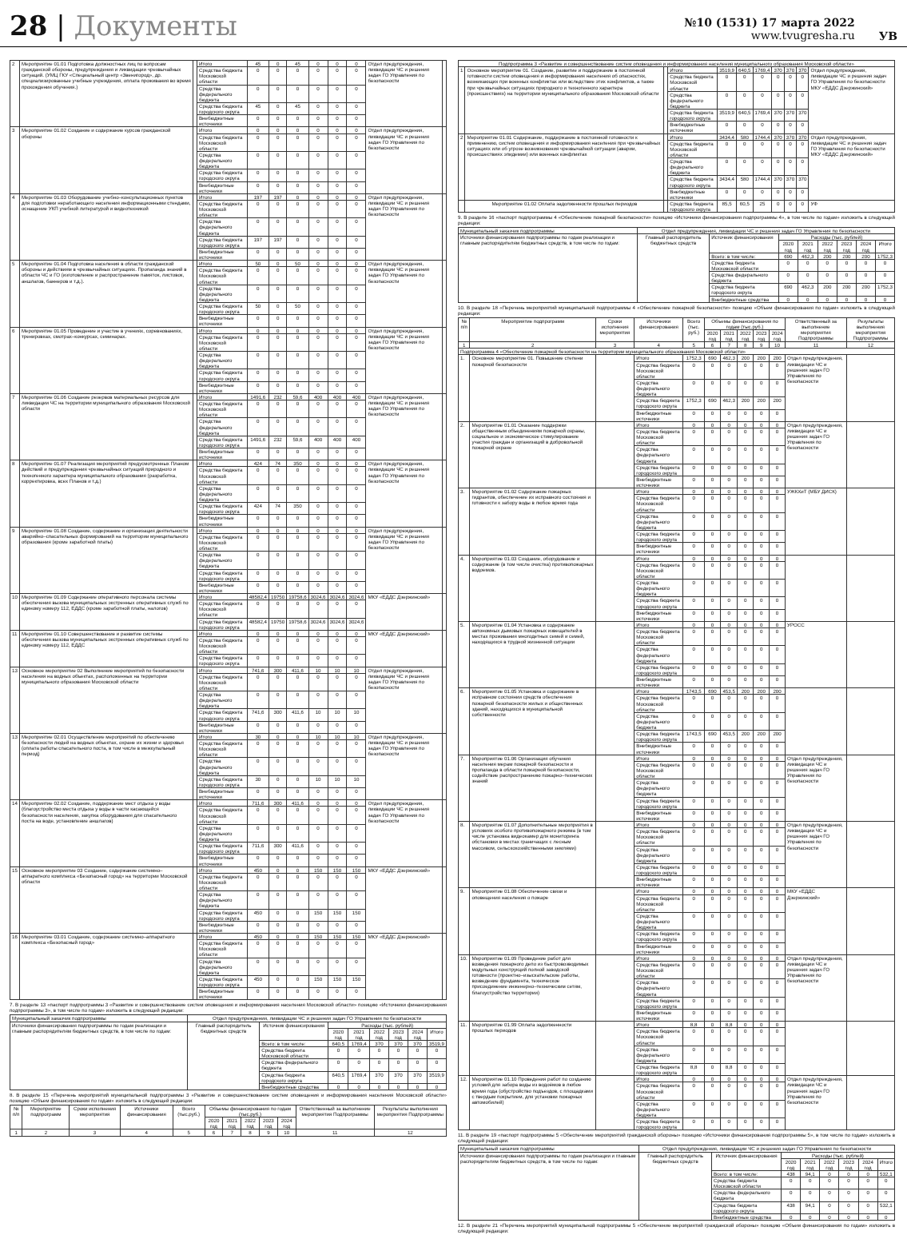28 | Документы
№10 (1531) 17 марта 2022
www.tvugresha.ru
УВ
| 2 | Мероприятие 01.01 Подготовка должностных лиц по вопросам гражданской обороны, предупреждения и ликвидации чрезвычайных ситуаций. (УМЦ ГКУ «Специальный центр «Звенигород», др. специализированные учебные учреждения, оплата проживания во время прохождения обучения.) | | Итого | 45 | 0 | 45 | 0 | 0 | 0 | Отдел предупреждения, ликвидации ЧС и решения задач ГО Управления по безопасности | |
| | | | Средства бюджета Московской области | 0 | 0 | 0 | 0 | 0 | 0 | | |
| | | | Средства федерального бюджета | 0 | 0 | 0 | 0 | 0 | 0 | | |
| | | | Средства бюджета городского округа | 45 | 0 | 45 | 0 | 0 | 0 | | |
| | | | Внебюджетные источники | 0 | 0 | 0 | 0 | 0 | 0 | | |
| 3 | Мероприятие 01.02 Создание и содержание курсов гражданской обороны | | Итого | 0 | 0 | 0 | 0 | 0 | 0 | Отдел предупреждения, ликвидации ЧС и решения задач ГО Управления по безопасности | |
| | | | Средства бюджета Московской области | 0 | 0 | 0 | 0 | 0 | 0 | | |
| | | | Средства федерального бюджета | 0 | 0 | 0 | 0 | 0 | 0 | | |
| | | | Средства бюджета городского округа | 0 | 0 | 0 | 0 | 0 | 0 | | |
| | | | Внебюджетные источники | 0 | 0 | 0 | 0 | 0 | 0 | | |
| 4 | Мероприятие 01.03 Оборудование учебно–консультационных пунктов для подготовки неработающего населения информационными стендами, оснащение УКП учебной литературой и видеотехникой | | Итого | 197 | 197 | 0 | 0 | 0 | 0 | Отдел предупреждения, ликвидации ЧС и решения задач ГО Управления по безопасности | |
| | | | Средства бюджета Московской области | 0 | 0 | 0 | 0 | 0 | 0 | | |
| | | | Средства федерального бюджета | 0 | 0 | 0 | 0 | 0 | 0 | | |
| | | | Средства бюджета городского округа | 197 | 197 | 0 | 0 | 0 | 0 | | |
| | | | Внебюджетные источники | 0 | 0 | 0 | 0 | 0 | 0 | | |
| 5 | Мероприятие 01.04 Подготовка населения в области гражданской обороны и действиям в чрезвычайных ситуациях. Пропаганда знаний в области ЧС и ГО (изготовление и распространение памяток, листовок, аншлагов, баннеров и т.д.). | | Итого | 50 | 0 | 50 | 0 | 0 | 0 | Отдел предупреждения, ликвидации ЧС и решения задач ГО Управления по безопасности | |
| | | | Средства бюджета Московской области | 0 | 0 | 0 | 0 | 0 | 0 | | |
| | | | Средства федерального бюджета | 0 | 0 | 0 | 0 | 0 | 0 | | |
| | | | Средства бюджета городского округа | 50 | 0 | 50 | 0 | 0 | 0 | | |
| | | | Внебюджетные источники | 0 | 0 | 0 | 0 | 0 | 0 | | |
| 6 | Мероприятие 01.05 Проведение и участие в учениях, соревнованиях, тренировках, смотрах–конкурсах, семинарах. | | Итого | 0 | 0 | 0 | 0 | 0 | 0 | Отдел предупреждения, ликвидации ЧС и решения задач ГО Управления по безопасности | |
| | | | Средства бюджета Московской области | 0 | 0 | 0 | 0 | 0 | 0 | | |
| | | | Средства федерального бюджета | 0 | 0 | 0 | 0 | 0 | 0 | | |
| | | | Средства бюджета городского округа | 0 | 0 | 0 | 0 | 0 | 0 | | |
| | | | Внебюджетные источники | 0 | 0 | 0 | 0 | 0 | 0 | | |
| 7 | Мероприятие 01.06 Создание резервов материальных ресурсов для ликвидации ЧС на территории муниципального образования Московской области | | Итого | 1491,6 | 232 | 59,6 | 400 | 400 | 400 | Отдел предупреждения, ликвидации ЧС и решения задач ГО Управления по безопасности | |
| | | | Средства бюджета Московской области | 0 | 0 | 0 | 0 | 0 | 0 | | |
| | | | Средства федерального бюджета | 0 | 0 | 0 | 0 | 0 | 0 | | |
| | | | Средства бюджета городского округа | 1491,6 | 232 | 59,6 | 400 | 400 | 400 | | |
| | | | Внебюджетные источники | 0 | 0 | 0 | 0 | 0 | 0 | | |
| 8 | Мероприятие 01.07 Реализация мероприятий предусмотренных Планом действий и предупреждения чрезвычайных ситуаций природного и техногенного характера муниципального образования (разработка, корректировка, всех Планов и т.д.) | | Итого | 424 | 74 | 350 | 0 | 0 | 0 | Отдел предупреждения, ликвидации ЧС и решения задач ГО Управления по безопасности | |
| | | | Средства бюджета Московской области | 0 | 0 | 0 | 0 | 0 | 0 | | |
| | | | Средства федерального бюджета | 0 | 0 | 0 | 0 | 0 | 0 | | |
| | | | Средства бюджета городского округа | 424 | 74 | 350 | 0 | 0 | 0 | | |
| | | | Внебюджетные источники | 0 | 0 | 0 | 0 | 0 | 0 | | |
| 9 | Мероприятие 01.08 Создание, содержание и организация деятельности аварийно–спасательных формирований на территории муниципального образования (кроме заработной платы) | | Итого | 0 | 0 | 0 | 0 | 0 | 0 | Отдел предупреждения, ликвидации ЧС и решения задач ГО Управления по безопасности | |
| | | | Средства бюджета Московской области | 0 | 0 | 0 | 0 | 0 | 0 | | |
| | | | Средства федерального бюджета | 0 | 0 | 0 | 0 | 0 | 0 | | |
| | | | Средства бюджета городского округа | 0 | 0 | 0 | 0 | 0 | 0 | | |
| | | | Внебюджетные источники | 0 | 0 | 0 | 0 | 0 | 0 | | |
| 10 | Мероприятие 01.09 Содержание оперативного персонала системы обеспечения вызова муниципальных экстренных оперативных служб по единому номеру 112, ЕДДС (кроме заработной платы, налогов) | | Итого | 48582,4 | 19750 | 19758,6 | 3024,6 | 3024,6 | 3024,6 | МКУ «ЕДДС Дзержинский» | |
| | | | Средства бюджета Московской области | 0 | 0 | 0 | 0 | 0 | 0 | | |
| | | | Средства бюджета городского округа | 48582,4 | 19750 | 19758,6 | 3024,6 | 3024,6 | 3024,6 | | |
| 11 | Мероприятие 01.10 Совершенствование и развитие системы обеспечения вызова муниципальных экстренных оперативных служб по единому номеру 112, ЕДДС | | Итого | 0 | 0 | 0 | 0 | 0 | 0 | МКУ «ЕДДС Дзержинский» | |
| | | | Средства бюджета Московской области | 0 | 0 | 0 | 0 | 0 | 0 | | |
| | | | Средства бюджета городского округа | 0 | 0 | 0 | 0 | 0 | 0 | | |
| 13 | Основное мероприятие 02 Выполнение мероприятий по безопасности населения на водных объектах, расположенных на территории муниципального образования Московской области | | Итого | 741,6 | 300 | 411,6 | 10 | 10 | 10 | Отдел предупреждения, ликвидации ЧС и решения задач ГО Управления по безопасности | |
| | | | Средства бюджета Московской области | 0 | 0 | 0 | 0 | 0 | 0 | | |
| | | | Средства федерального бюджета | 0 | 0 | 0 | 0 | 0 | 0 | | |
| | | | Средства бюджета городского округа | 741,6 | 300 | 411,6 | 10 | 10 | 10 | | |
| | | | Внебюджетные источники | 0 | 0 | 0 | 0 | 0 | 0 | | |
| 13 | Мероприятие 02.01 Осуществление мероприятий по обеспечению безопасности людей на водных объектах, охране их жизни и здоровья (оплата работы спасательного поста, в том числе в межкупальный период) | | Итого | 30 | 0 | 0 | 10 | 10 | 10 | Отдел предупреждения, ликвидации ЧС и решения задач ГО Управления по безопасности | |
| | | | Средства бюджета Московской области | 0 | 0 | 0 | 0 | 0 | 0 | | |
| | | | Средства федерального бюджета | 0 | 0 | 0 | 0 | 0 | 0 | | |
| | | | Средства бюджета городского округа | 30 | 0 | 0 | 10 | 10 | 10 | | |
| | | | Внебюджетные источники | 0 | 0 | 0 | 0 | 0 | 0 | | |
| 14 | Мероприятие 02.02 Создание, поддержание мест отдыха у воды (благоустройство места отдыха у воды в части касающейся безопасности населения, закупка оборудования для спасательного поста на воде, установление аншлагов) | | Итого | 711,6 | 300 | 411,6 | 0 | 0 | 0 | Отдел предупреждения, ликвидации ЧС и решения задач ГО Управления по безопасности | |
| | | | Средства бюджета Московской области | 0 | 0 | 0 | 0 | 0 | 0 | | |
| | | | Средства федерального бюджета | 0 | 0 | 0 | 0 | 0 | 0 | | |
| | | | Средства бюджета городского округа | 711,6 | 300 | 411,6 | 0 | 0 | 0 | | |
| | | | Внебюджетные источники | 0 | 0 | 0 | 0 | 0 | 0 | | |
| 15 | Основное мероприятие 03 Создание, содержание системно–аппаратного комплекса «Безопасный город» на территории Московской области | | Итого | 450 | 0 | 0 | 150 | 150 | 150 | МКУ «ЕДДС Дзержинский» | |
| | | | Средства бюджета Московской области | 0 | 0 | 0 | 0 | 0 | 0 | | |
| | | | Средства федерального бюджета | 0 | 0 | 0 | 0 | 0 | 0 | | |
| | | | Средства бюджета городского округа | 450 | 0 | 0 | 150 | 150 | 150 | | |
| | | | Внебюджетные источники | 0 | 0 | 0 | 0 | 0 | 0 | | |
| 16 | Мероприятие 03.01 Создание, содержание системно–аппаратного комплекса «Безопасный город» | | Итого | 450 | 0 | 0 | 150 | 150 | 150 | МКУ «ЕДДС Дзержинский» | |
| | | | Средства бюджета Московской области | 0 | 0 | 0 | 0 | 0 | 0 | | |
| | | | Средства федерального бюджета | 0 | 0 | 0 | 0 | 0 | 0 | | |
| | | | Средства бюджета городского округа | 450 | 0 | 0 | 150 | 150 | 150 | | |
| | | | Внебюджетные источники | 0 | 0 | 0 | 0 | 0 | 0 | | |
7. В разделе 13 «паспорт подпрограммы 3 «Развитие и совершенствование систем оповещения и информирования населения Московской области» позицию «Источники финансирования подпрограммы 3», в том числе по годам» изложить в следующей редакции:
| Муниципальный заказчик подпрограммы | Отдел предупреждения, ликвидации ЧС и решения задач ГО Управления по безопасности | | | | | | | |
| Источники финансирования подпрограммы по годам реализации и главным распорядителям бюджетных средств, в том числе по годам: | Главный распорядитель бюджетных средств | Источник финансирования | Расходы (тыс. рублей) | | | | | |
| | | | 2020 год | 2021 год | 2022 год | 2023 год | 2024 год | Итого |
| | | Всего: в том числе: | 640,5 | 1769,4 | 370 | 370 | 370 | 3519,9 |
| | | Средства бюджета Московской области | 0 | 0 | 0 | 0 | 0 | 0 |
| | | Средства федерального бюджета | 0 | 0 | 0 | 0 | 0 | 0 |
| | | Средства бюджета городского округа | 640,5 | 1769,4 | 370 | 370 | 370 | 3519,9 |
| | | Внебюджетные средства | 0 | 0 | 0 | 0 | 0 | 0 |
8. В разделе 15 «Перечень мероприятий муниципальной подпрограммы 3 «Развитие и совершенствование систем оповещения и информирования населения Московской области» позицию «Объем финансирования по годам» изложить в следующей редакции:
| № п/п | Мероприятие подпрограмм | Сроки исполнения мероприятия | Источники финансирования | Всего (тыс.руб.) | Объемы финансирования по годам (тыс.руб.) | | | | | Ответственный за выполнение мероприятия Подпрограммы | Результаты выполнения мероприятия Подпрограммы |
| | | | | | 2020 год | 2021 год | 2022 год | 2023 год | 2024 год | | |
| 1 | 2 | 3 | 4 | 5 | 6 | 7 | 8 | 9 | 10 | 11 | 12 |
| Подпрограмма 3 «Развитие и совершенствование систем оповещения и информирования населения муниципального образования Московской области» | | | | | | | | | | |
| 1 | Основное мероприятие 01. Создание, развитие и поддержание в постоянной готовности систем оповещения и информирования населения об опасностях, возникающих при военных конфликтах или вследствие этих конфликтов, а также при чрезвычайных ситуациях природного и техногенного характера (происшествиях) на территории муниципального образования Московской области | | Итого | 3519,9 | 640,5 | 1769,4 | 370 | 370 | 370 | Отдел предупреждения, ликвидации ЧС и решения задач ГО Управления по безопасности МКУ «ЕДДС Дзержинский» |
| | | | Средства бюджета Московской области | 0 | 0 | 0 | 0 | 0 | 0 | |
| | | | Средства федерального бюджета | 0 | 0 | 0 | 0 | 0 | 0 | |
| | | | Средства бюджета городского округа | 3519,9 | 640,5 | 1769,4 | 370 | 370 | 370 | |
| | | | Внебюджетные источники | 0 | 0 | 0 | 0 | 0 | 0 | |
| 2 | Мероприятие 01.01 Содержание, поддержание в постоянной готовности к применению, систем оповещения и информирования населения при чрезвычайных ситуациях или об угрозе возникновения чрезвычайной ситуации (аварии, происшествиях эпидемии) или военных конфликтах | | Итого | 3434,4 | 580 | 1744,4 | 370 | 370 | 370 | Отдел предупреждения, ликвидации ЧС и решения задач ГО Управления по безопасности МКУ «ЕДДС Дзержинский» |
| | | | Средства бюджета Московской области | 0 | 0 | 0 | 0 | 0 | 0 | |
| | | | Средства федерального бюджета | 0 | 0 | 0 | 0 | 0 | 0 | |
| | | | Средства бюджета городского округа | 3434,4 | 580 | 1744,4 | 370 | 370 | 370 | |
| | | | Внебюджетные источники | 0 | 0 | 0 | 0 | 0 | 0 | |
| | Мероприятие 01.02 Оплата задолженности прошлых периодов | | Средства бюджета городского округа | 85,5 | 60,5 | 25 | 0 | 0 | 0 | УФ |
9. В разделе 16 «паспорт подпрограммы 4 «Обеспечение пожарной безопасности» позицию «Источники финансирования подпрограммы 4», в том числе по годам» изложить в следующей редакции:
| Муниципальный заказчик подпрограммы | Отдел предупреждения, ликвидации ЧС и решения задач ГО Управления по безопасности | | | | | | | |
| Источники финансирования подпрограммы по годам реализации и главным распорядителям бюджетных средств, в том числе по годам: | Главный распорядитель бюджетных средств | Источник финансирования | Расходы (тыс. рублей) | | | | | |
| | | | 2020 год | 2021 год | 2022 год | 2023 год | 2024 год | Итого |
| | | Всего: в том числе: | 690 | 462,3 | 200 | 200 | 200 | 1752,3 |
| | | Средства бюджета Московской области | 0 | 0 | 0 | 0 | 0 | 0 |
| | | Средства федерального бюджета | 0 | 0 | 0 | 0 | 0 | 0 |
| | | Средства бюджета городского округа | 690 | 462,3 | 200 | 200 | 200 | 1752,3 |
| | | Внебюджетные средства | 0 | 0 | 0 | 0 | 0 | 0 |
10. В разделе 18 «Перечень мероприятий муниципальной подпрограммы 4 «Обеспечение пожарной безопасности» позицию «Объем финансирования по годам» изложить в следующей редакции:
| № п/п | Мероприятие подпрограмм | Сроки исполнения мероприятия | Источники финансирования | Всего (тыс. руб.) | Объемы финансирования по годам (тыс.руб.) | | | | | Ответственный за выполнение мероприятия Подпрограммы | Результаты выполнения мероприятия Подпрограммы |
| | | | | | 2020 год | 2021 год | 2022 год | 2023 год | 2024 год | | |
| 1 | 2 | 3 | 4 | 5 | 6 | 7 | 8 | 9 | 10 | 11 | 12 |
| Подпрограмма 4 «Обеспечение пожарной безопасности на территории муниципального образования Московской области» | | | | | | | | | | | |
| 1. | Основное мероприятие 01. Повышение степени пожарной безопасности | | Итого | 1752,3 | 690 | 462,3 | 200 | 200 | 200 | Отдел предупреждения, ликвидации ЧС и решения задач ГО Управления по безопасности | |
| | | | Средства бюджета Московской области | 0 | 0 | 0 | 0 | 0 | 0 | | |
| | | | Средства федерального бюджета | 0 | 0 | 0 | 0 | 0 | 0 | | |
| | | | Средства бюджета городского округа | 1752,3 | 690 | 462,3 | 200 | 200 | 200 | | |
| | | | Внебюджетные источники | 0 | 0 | 0 | 0 | 0 | 0 | | |
| 2. | Мероприятие 01.01 Оказание поддержки общественным объединениям пожарной охраны, социальное и экономическое стимулирование участия граждан и организаций в добровольной пожарной охране | | Итого | 0 | 0 | 0 | 0 | 0 | 0 | Отдел предупреждения, ликвидации ЧС и решения задач ГО Управления по безопасности | |
| | | | Средства бюджета Московской области | 0 | 0 | 0 | 0 | 0 | 0 | | |
| | | | Средства федерального бюджета | 0 | 0 | 0 | 0 | 0 | 0 | | |
| | | | Средства бюджета городского округа | 0 | 0 | 0 | 0 | 0 | 0 | | |
| | | | Внебюджетные источники | 0 | 0 | 0 | 0 | 0 | 0 | | |
| 3. | Мероприятие 01.02 Содержание пожарных гидрантов, обеспечение их исправного состояния и готовности к забору воды в любое время года | | Итого | 0 | 0 | 0 | 0 | 0 | 0 | УЖКХиТ (МБУ ДИСК) | |
| | | | Средства бюджета Московской области | 0 | 0 | 0 | 0 | 0 | 0 | | |
| | | | Средства федерального бюджета | 0 | 0 | 0 | 0 | 0 | 0 | | |
| | | | Средства бюджета городского округа | 0 | 0 | 0 | 0 | 0 | 0 | | |
| | | | Внебюджетные источники | 0 | 0 | 0 | 0 | 0 | 0 | | |
| 4. | Мероприятие 01.03 Создание, оборудование и содержание (в том числе очистка) противопожарных водоемов. | | Итого | 0 | 0 | 0 | 0 | 0 | 0 | | |
| | | | Средства бюджета Московской области | 0 | 0 | 0 | 0 | 0 | 0 | | |
| | | | Средства федерального бюджета | 0 | 0 | 0 | 0 | 0 | 0 | | |
| | | | Средства бюджета городского округа | 0 | 0 | 0 | 0 | 0 | 0 | | |
| | | | Внебюджетные источники | 0 | 0 | 0 | 0 | 0 | 0 | | |
| 5. | Мероприятие 01.04 Установка и содержание автономных дымовых пожарных извещателей в местах проживания многодетных семей и семей, находящихся в трудной жизненной ситуации | | Итого | 0 | 0 | 0 | 0 | 0 | 0 | УРОСС | |
| | | | Средства бюджета Московской области | 0 | 0 | 0 | 0 | 0 | 0 | | |
| | | | Средства федерального бюджета | 0 | 0 | 0 | 0 | 0 | 0 | | |
| | | | Средства бюджета городского округа | 0 | 0 | 0 | 0 | 0 | 0 | | |
| | | | Внебюджетные источники | 0 | 0 | 0 | 0 | 0 | 0 | | |
| 6. | Мероприятие 01.05 Установка и содержание в исправном состоянии средств обеспечения пожарной безопасности жилых и общественных зданий, находящихся в муниципальной собственности | | Итого | 1743,5 | 690 | 453,5 | 200 | 200 | 200 | | |
| | | | Средства бюджета Московской области | 0 | 0 | 0 | 0 | 0 | 0 | | |
| | | | Средства федерального бюджета | 0 | 0 | 0 | 0 | 0 | 0 | | |
| | | | Средства бюджета городского округа | 1743,5 | 690 | 453,5 | 200 | 200 | 200 | | |
| | | | Внебюджетные источники | 0 | 0 | 0 | 0 | 0 | 0 | | |
| 7. | Мероприятие 01.06 Организация обучения населения мерам пожарной безопасности и пропаганда в области пожарной безопасности, содействие распространению пожарно–технических знаний | | Итого | 0 | 0 | 0 | 0 | 0 | 0 | Отдел предупреждения, ликвидации ЧС и решения задач ГО Управления по безопасности | |
| | | | Средства бюджета Московской области | 0 | 0 | 0 | 0 | 0 | 0 | | |
| | | | Средства федерального бюджета | 0 | 0 | 0 | 0 | 0 | 0 | | |
| | | | Средства бюджета городского округа | 0 | 0 | 0 | 0 | 0 | 0 | | |
| | | | Внебюджетные источники | 0 | 0 | 0 | 0 | 0 | 0 | | |
| 8. | Мероприятие 01.07 Дополнительные мероприятия в условиях особого противопожарного режима (в том числе установка видеокамер для мониторинга обстановки в местах граничащих с лесным массивом, сельскохозяйственными землями) | | Итого | 0 | 0 | 0 | 0 | 0 | 0 | Отдел предупреждения, ликвидации ЧС и решения задач ГО Управления по безопасности | |
| | | | Средства бюджета Московской области | 0 | 0 | 0 | 0 | 0 | 0 | | |
| | | | Средства федерального бюджета | 0 | 0 | 0 | 0 | 0 | 0 | | |
| | | | Средства бюджета городского округа | 0 | 0 | 0 | 0 | 0 | 0 | | |
| | | | Внебюджетные источники | 0 | 0 | 0 | 0 | 0 | 0 | | |
| 9. | Мероприятие 01.08 Обеспечение связи и оповещения населения о пожаре | | Итого | 0 | 0 | 0 | 0 | 0 | 0 | МКУ «ЕДДС Дзержинский» | |
| | | | Средства бюджета Московской области | 0 | 0 | 0 | 0 | 0 | 0 | | |
| | | | Средства федерального бюджета | 0 | 0 | 0 | 0 | 0 | 0 | | |
| | | | Средства бюджета городского округа | 0 | 0 | 0 | 0 | 0 | 0 | | |
| | | | Внебюджетные источники | 0 | 0 | 0 | 0 | 0 | 0 | | |
| 10. | Мероприятие 01.09 Проведение работ для возведения пожарного депо из быстровозводимых модульных конструкций полной заводской готовности (проектно–изыскательские работы, возведение фундамента, техническое присоединение инженерно–техническим сетям, благоустройство территории) | | Итого | 0 | 0 | 0 | 0 | 0 | 0 | Отдел предупреждения, ликвидации ЧС и решения задач ГО Управления по безопасности | |
| | | | Средства бюджета Московской области | 0 | 0 | 0 | 0 | 0 | 0 | | |
| | | | Средства федерального бюджета | 0 | 0 | 0 | 0 | 0 | 0 | | |
| | | | Средства бюджета городского округа | 0 | 0 | 0 | 0 | 0 | 0 | | |
| | | | Внебюджетные источники | 0 | 0 | 0 | 0 | 0 | 0 | | |
| 11. | Мероприятие 01.99 Оплата задолженности прошлых периодов | | Итого | 8,8 | 0 | 8,8 | 0 | 0 | 0 | | |
| | | | Средства бюджета Московской области | 0 | 0 | 0 | 0 | 0 | 0 | | |
| | | | Средства федерального бюджета | 0 | 0 | 0 | 0 | 0 | 0 | | |
| | | | Средства бюджета городского округа | 8,8 | 0 | 8,8 | 0 | 0 | 0 | | |
| 12. | Мероприятие 01.10 Проведения работ по созданию условий для забора воды из водоёмов в любое время года (обустройство подъездов, с площадками с твердым покрытием, для установки пожарных автомобилей) | | Итого | 0 | 0 | 0 | 0 | 0 | 0 | Отдел предупреждения, ликвидации ЧС и решения задач ГО Управления по безопасности | |
| | | | Средства бюджета Московской области | 0 | 0 | 0 | 0 | 0 | 0 | | |
| | | | Средства федерального бюджета | 0 | 0 | 0 | 0 | 0 | 0 | | |
| | | | Средства бюджета городского округа | 0 | 0 | 0 | 0 | 0 | 0 | | |
11. В разделе 19 «паспорт подпрограммы 5 «Обеспечение мероприятий гражданской обороны» позицию «Источники финансирования подпрограммы 5», в том числе по годам» изложить в следующей редакции:
| Муниципальный заказчик подпрограммы | Отдел предупреждения, ликвидации ЧС и решения задач ГО Управления по безопасности | | | | | | | |
| Источники финансирования подпрограммы по годам реализации и главным распорядителям бюджетных средств, в том числе по годам: | Главный распорядитель бюджетных средств | Источник финансирования | Расходы (тыс. рублей) | | | | | |
| | | | 2020 год | 2021 год | 2022 год | 2023 год | 2024 год | Итого |
| | | Всего: в том числе: | 438 | 94,1 | 0 | 0 | 0 | 532,1 |
| | | Средства бюджета Московской области | 0 | 0 | 0 | 0 | 0 | 0 |
| | | Средства федерального бюджета | 0 | 0 | 0 | 0 | 0 | 0 |
| | | Средства бюджета городского округа | 438 | 94,1 | 0 | 0 | 0 | 532,1 |
| | | Внебюджетные средства | 0 | 0 | 0 | 0 | 0 | 0 |
12. В разделе 21 «Перечень мероприятий муниципальной подпрограммы 5 «Обеспечение мероприятий гражданской обороны» позицию «Объем финансирования по годам» изложить в следующей редакции: